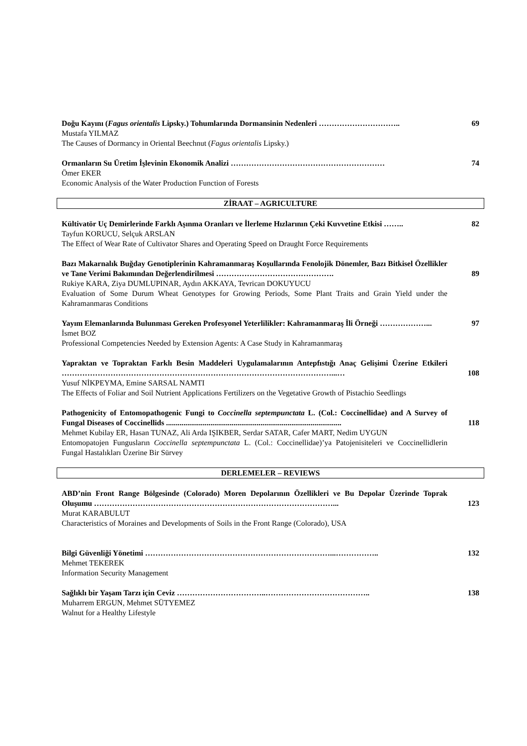Doğu Kayını (Fagus orientalis Lipsky.) Tohumlarında Dormansinin Nedenleri ………………………….. 69
Mustafa YILMAZ
The Causes of Dormancy in Oriental Beechnut (Fagus orientalis Lipsky.)
Ormanların Su Üretim İşlevinin Ekonomik Analizi …………………………………………………… 74
Ömer EKER
Economic Analysis of the Water Production Function of Forests
ZİRAAT – AGRICULTURE
Kültivatör Uç Demirlerinde Farklı Aşınma Oranları ve İlerleme Hızlarının Çeki Kuvvetine Etkisi …….. 82
Tayfun KORUCU, Selçuk ARSLAN
The Effect of Wear Rate of Cultivator Shares and Operating Speed on Draught Force Requirements
Bazı Makarnalık Buğday Genotiplerinin Kahramanmaraş Koşullarında Fenolojik Dönemler, Bazı Bitkisel Özellikler ve Tane Verimi Bakımından Değerlendirilmesi ………………………………………. 89
Rukiye KARA, Ziya DUMLUPINAR, Aydın AKKAYA, Tevrican DOKUYUCU
Evaluation of Some Durum Wheat Genotypes for Growing Periods, Some Plant Traits and Grain Yield under the Kahramanmaras Conditions
Yayım Elemanlarında Bulunması Gereken Profesyonel Yeterlilikler: Kahramanmaraş İli Örneği ………………... 97
İsmet BOZ
Professional Competencies Needed by Extension Agents: A Case Study in Kahramanmaraş
Yapraktan ve Topraktan Farklı Besin Maddeleri Uygulamalarının Antepfıstığı Anaç Gelişimi Üzerine Etkileri ……………………………………………………………………………………………...… 108
Yusuf NİKPEYMA, Emine SARSAL NAMTI
The Effects of Foliar and Soil Nutrient Applications Fertilizers on the Vegetative Growth of Pistachio Seedlings
Pathogenicity of Entomopathogenic Fungi to Coccinella septempunctata L. (Col.: Coccinellidae) and A Survey of Fungal Diseases of Coccinellids ........................................................................................... 118
Mehmet Kubilay ER, Hasan TUNAZ, Ali Arda IŞIKBER, Serdar SATAR, Cafer MART, Nedim UYGUN
Entomopatojen Fungusların Coccinella septempunctata L. (Col.: Coccinellidae)’ya Patojenisiteleri ve Coccinellidlerin Fungal Hastalıkları Üzerine Bir Sürvey
DERLEMELER – REVIEWS
ABD’nin Front Range Bölgesinde (Colorado) Moren Depolarının Özellikleri ve Bu Depolar Üzerinde Toprak Oluşumu …………………………………………………………………………………... 123
Murat KARABULUT
Characteristics of Moraines and Developments of Soils in the Front Range (Colorado), USA
Bilgi Güvenliği Yönetimi ………………………………………………………………...…………….. 132
Mehmet TEKEREK
Information Security Management
Sağlıklı bir Yaşam Tarzı için Ceviz ……………………………..………………………………….. 138
Muharrem ERGUN, Mehmet SÜTYEMEZ
Walnut for a Healthy Lifestyle